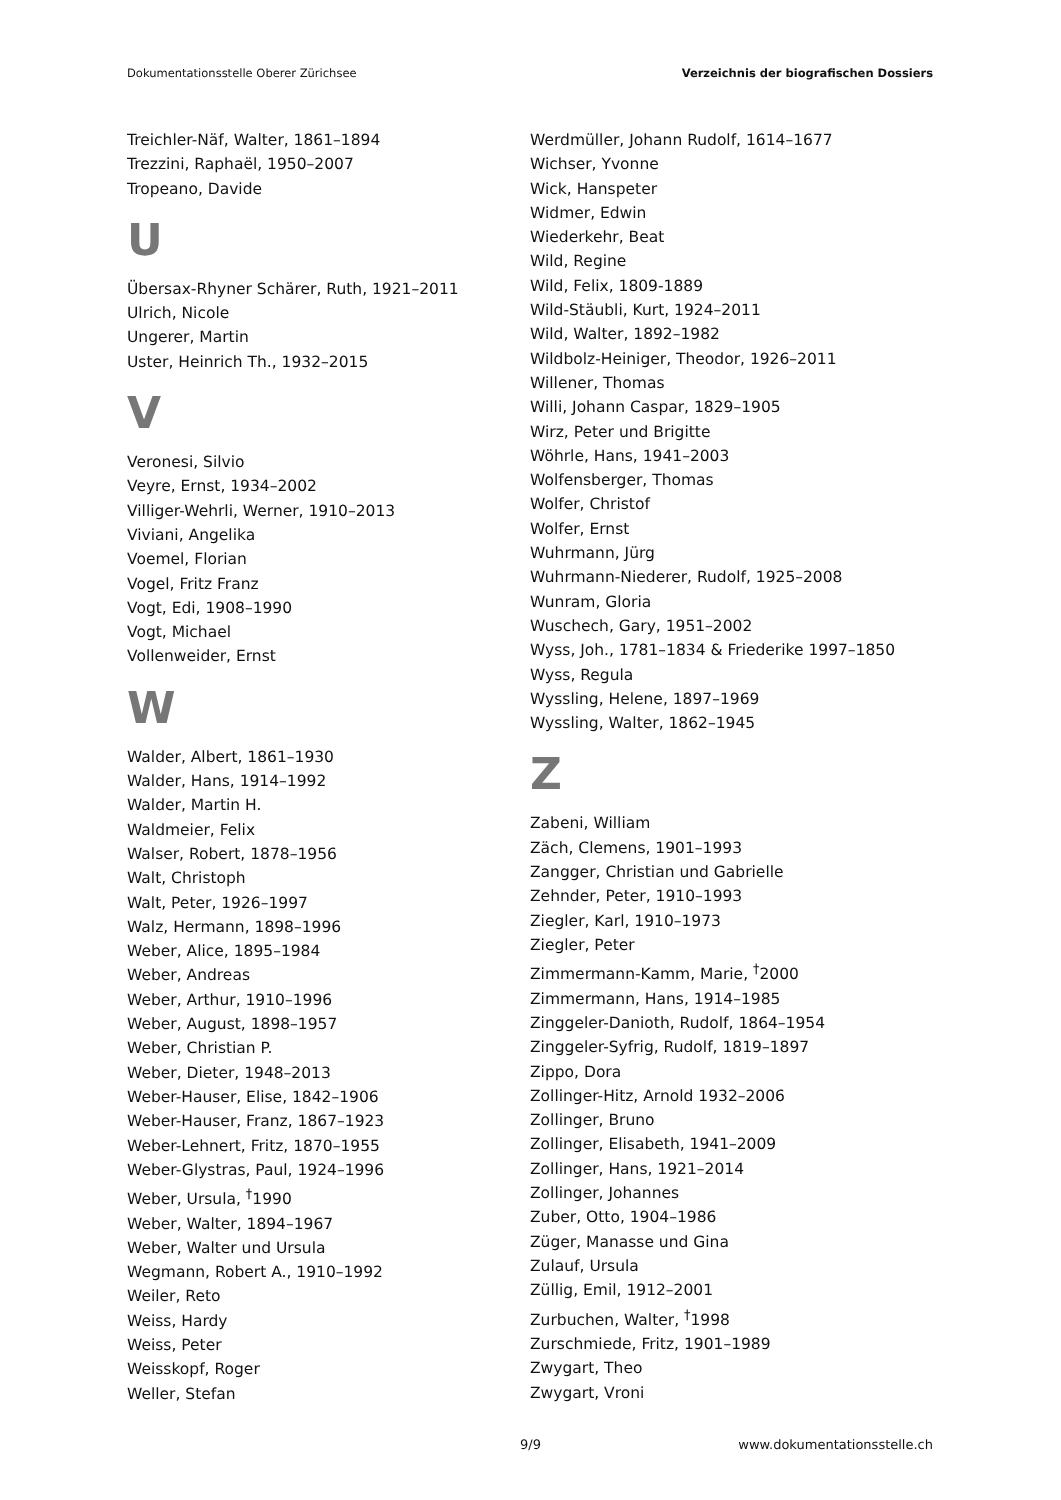Dokumentationsstelle Oberer Zürichsee Verzeichnis der biografischen Dossiers
Treichler-Näf, Walter, 1861–1894
Trezzini, Raphaël, 1950–2007
Tropeano, Davide
U
Übersax-Rhyner Schärer, Ruth, 1921–2011
Ulrich, Nicole
Ungerer, Martin
Uster, Heinrich Th., 1932–2015
V
Veronesi, Silvio
Veyre, Ernst, 1934–2002
Villiger-Wehrli, Werner, 1910–2013
Viviani, Angelika
Voemel, Florian
Vogel, Fritz Franz
Vogt, Edi, 1908–1990
Vogt, Michael
Vollenweider, Ernst
W
Walder, Albert, 1861–1930
Walder, Hans, 1914–1992
Walder, Martin H.
Waldmeier, Felix
Walser, Robert, 1878–1956
Walt, Christoph
Walt, Peter, 1926–1997
Walz, Hermann, 1898–1996
Weber, Alice, 1895–1984
Weber, Andreas
Weber, Arthur, 1910–1996
Weber, August, 1898–1957
Weber, Christian P.
Weber, Dieter, 1948–2013
Weber-Hauser, Elise, 1842–1906
Weber-Hauser, Franz, 1867–1923
Weber-Lehnert, Fritz, 1870–1955
Weber-Glystras, Paul, 1924–1996
Weber, Ursula, <sup>†</sup>1990
Weber, Walter, 1894–1967
Weber, Walter und Ursula
Wegmann, Robert A., 1910–1992
Weiler, Reto
Weiss, Hardy
Weiss, Peter
Weisskopf, Roger
Weller, Stefan
Werdmüller, Johann Rudolf, 1614–1677
Wichser, Yvonne
Wick, Hanspeter
Widmer, Edwin
Wiederkehr, Beat
Wild, Regine
Wild, Felix, 1809-1889
Wild-Stäubli, Kurt, 1924–2011
Wild, Walter, 1892–1982
Wildbolz-Heiniger, Theodor, 1926–2011
Willener, Thomas
Willi, Johann Caspar, 1829–1905
Wirz, Peter und Brigitte
Wöhrle, Hans, 1941–2003
Wolfensberger, Thomas
Wolfer, Christof
Wolfer, Ernst
Wuhrmann, Jürg
Wuhrmann-Niederer, Rudolf, 1925–2008
Wunram, Gloria
Wuschech, Gary, 1951–2002
Wyss, Joh., 1781–1834 & Friederike 1997–1850
Wyss, Regula
Wyssling, Helene, 1897–1969
Wyssling, Walter, 1862–1945
Z
Zabeni, William
Zäch, Clemens, 1901–1993
Zangger, Christian und Gabrielle
Zehnder, Peter, 1910–1993
Ziegler, Karl, 1910–1973
Ziegler, Peter
Zimmermann-Kamm, Marie, <sup>†</sup>2000
Zimmermann, Hans, 1914–1985
Zinggeler-Danioth, Rudolf, 1864–1954
Zinggeler-Syfrig, Rudolf, 1819–1897
Zippo, Dora
Zollinger-Hitz, Arnold 1932–2006
Zollinger, Bruno
Zollinger, Elisabeth, 1941–2009
Zollinger, Hans, 1921–2014
Zollinger, Johannes
Zuber, Otto, 1904–1986
Züger, Manasse und Gina
Zulauf, Ursula
Züllig, Emil, 1912–2001
Zurbuchen, Walter, <sup>†</sup>1998
Zurschmiede, Fritz, 1901–1989
Zwygart, Theo
Zwygart, Vroni
9/9 www.dokumentationsstelle.ch